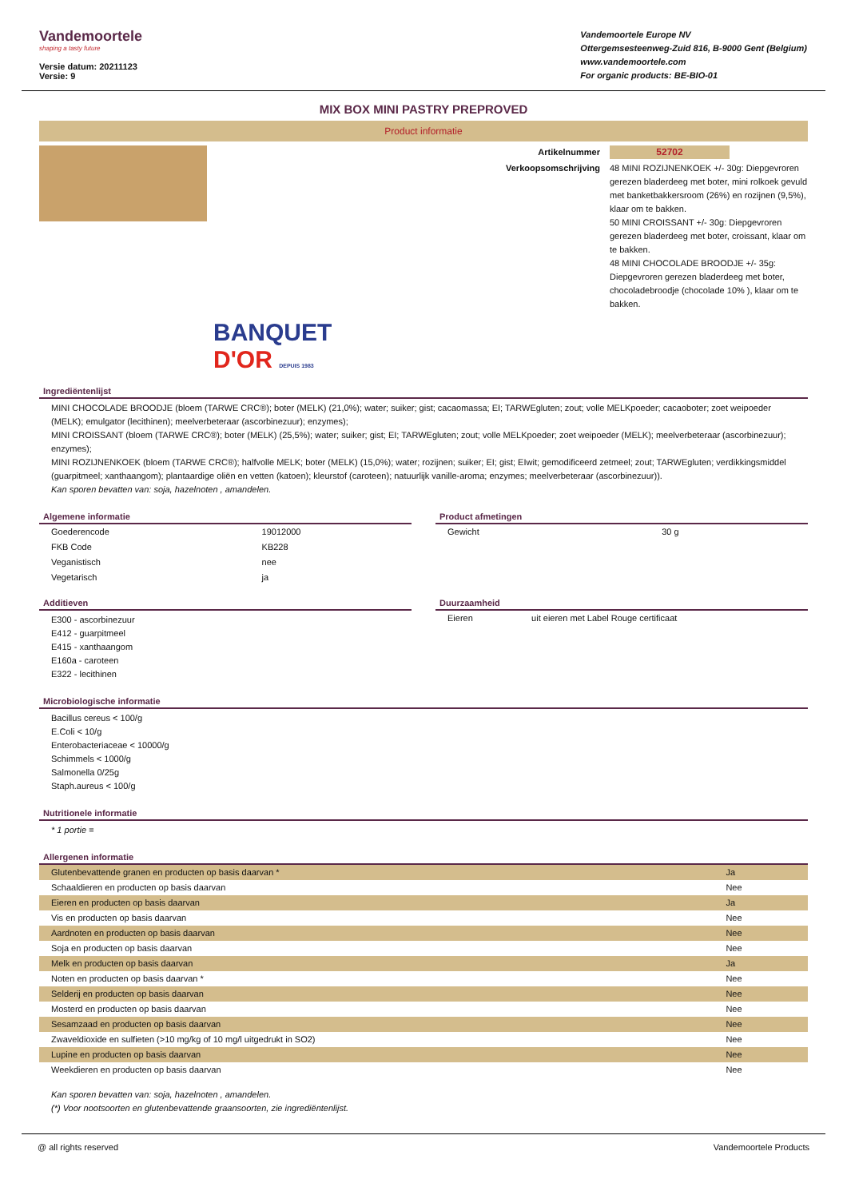Vandemoortele
shaping a tasty future
Versie datum: 20211123
Versie: 9
Vandemoortele Europe NV
Ottergemsesteenweg-Zuid 816, B-9000 Gent (Belgium)
www.vandemoortele.com
For organic products: BE-BIO-01
MIX BOX MINI PASTRY PREPROVED
Product informatie
Artikelnummer
52702
Verkoopsomschrijving
48 MINI ROZIJNENKOEK +/- 30g: Diepgevroren gerezen bladerdeeg met boter, mini rolkoek gevuld met banketbakkersroom (26%) en rozijnen (9,5%), klaar om te bakken.
50 MINI CROISSANT +/- 30g: Diepgevroren gerezen bladerdeeg met boter, croissant, klaar om te bakken.
48 MINI CHOCOLADE BROODJE +/- 35g: Diepgevroren gerezen bladerdeeg met boter, chocoladebroodje (chocolade 10% ), klaar om te bakken.
BANQUET
D'OR DEPUIS 1983
Ingrediëntenlijst
MINI CHOCOLADE BROODJE (bloem (TARWE CRC®); boter (MELK) (21,0%); water; suiker; gist; cacaomassa; EI; TARWEgluten; zout; volle MELKpoeder; cacaoboter; zoet weipoeder (MELK); emulgator (lecithinen); meelverbeteraar (ascorbinezuur); enzymes);
MINI CROISSANT (bloem (TARWE CRC®); boter (MELK) (25,5%); water; suiker; gist; EI; TARWEgluten; zout; volle MELKpoeder; zoet weipoeder (MELK); meelverbeteraar (ascorbinezuur); enzymes);
MINI ROZIJNENKOEK (bloem (TARWE CRC®); halfvolle MELK; boter (MELK) (15,0%); water; rozijnen; suiker; EI; gist; EIwit; gemodificeerd zetmeel; zout; TARWEgluten; verdikkingsmiddel (guarpitmeel; xanthaangom); plantaardige oliën en vetten (katoen); kleurstof (caroteen); natuurlijk vanille-aroma; enzymes; meelverbeteraar (ascorbinezuur)).
Kan sporen bevatten van: soja, hazelnoten , amandelen.
Algemene informatie
| Goederencode | 19012000 |
| FKB Code | KB228 |
| Veganistisch | nee |
| Vegetarisch | ja |
Product afmetingen
| Gewicht | 30 g |
Additieven
E300 - ascorbinezuur
E412 - guarpitmeel
E415 - xanthaangom
E160a - caroteen
E322 - lecithinen
Duurzaamheid
| Eieren | uit eieren met Label Rouge certificaat |
Microbiologische informatie
Bacillus cereus < 100/g
E.Coli < 10/g
Enterobacteriaceae < 10000/g
Schimmels < 1000/g
Salmonella 0/25g
Staph.aureus < 100/g
Nutritionele informatie
* 1 portie =
Allergenen informatie
| Glutenbevattende granen en producten op basis daarvan * | Ja |
| Schaaldieren en producten op basis daarvan | Nee |
| Eieren en producten op basis daarvan | Ja |
| Vis en producten op basis daarvan | Nee |
| Aardnoten en producten op basis daarvan | Nee |
| Soja en producten op basis daarvan | Nee |
| Melk en producten op basis daarvan | Ja |
| Noten en producten op basis daarvan * | Nee |
| Selderij en producten op basis daarvan | Nee |
| Mosterd en producten op basis daarvan | Nee |
| Sesamzaad en producten op basis daarvan | Nee |
| Zwaveldioxide en sulfieten (>10 mg/kg of 10 mg/l uitgedrukt in SO2) | Nee |
| Lupine en producten op basis daarvan | Nee |
| Weekdieren en producten op basis daarvan | Nee |
Kan sporen bevatten van: soja, hazelnoten , amandelen.
(*) Voor nootsoorten en glutenbevattende graansoorten, zie ingrediëntenlijst.
@ all rights reserved Vandemoortele Products